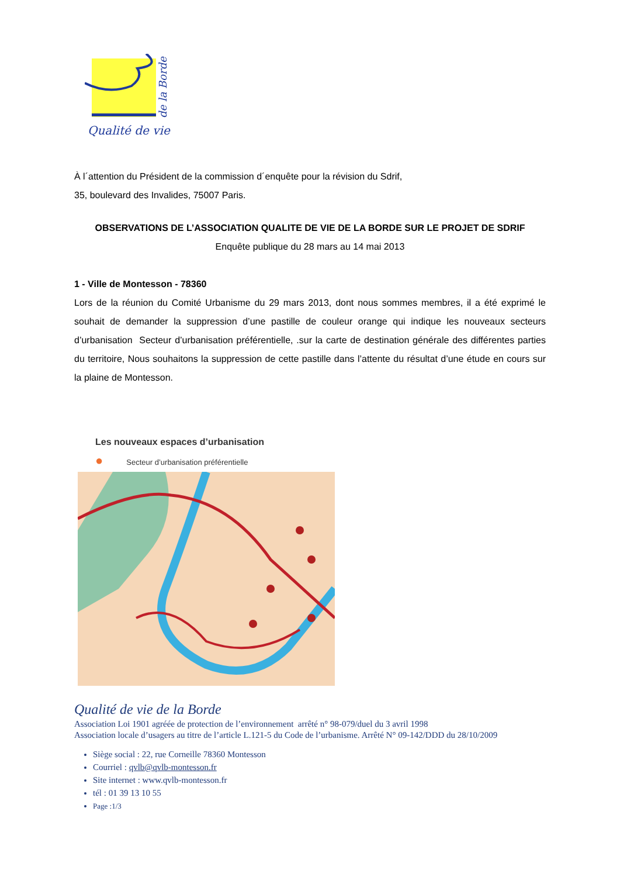Qualité de vie
de la Borde
À l´attention du Président de la commission d´enquête pour la révision du Sdrif,
35, boulevard des Invalides, 75007 Paris.
OBSERVATIONS DE L’ASSOCIATION QUALITE DE VIE DE LA BORDE SUR LE PROJET DE SDRIF
Enquête publique du 28 mars au 14 mai 2013
1 - Ville de Montesson - 78360
Lors de la réunion du Comité Urbanisme du 29 mars 2013, dont nous sommes membres, il a été exprimé le souhait de demander la suppression d’une pastille de couleur orange qui indique les nouveaux secteurs d’urbanisation Secteur d’urbanisation préférentielle, .sur la carte de destination générale des différentes parties du territoire, Nous souhaitons la suppression de cette pastille dans l’attente du résultat d’une étude en cours sur la plaine de Montesson.
Les nouveaux espaces d’urbanisation
● Secteur d’urbanisation préférentielle
Qualité de vie de la Borde
Association Loi 1901 agréée de protection de l’environnement arrêté n° 98-079/duel du 3 avril 1998
Association locale d’usagers au titre de l’article L.121-5 du Code de l’urbanisme. Arrêté N° 09-142/DDD du 28/10/2009
Siège social : 22, rue Corneille 78360 Montesson
Courriel : qvlb@qvlb-montesson.fr
Site internet : www.qvlb-montesson.fr
tél : 01 39 13 10 55
Page :1/3